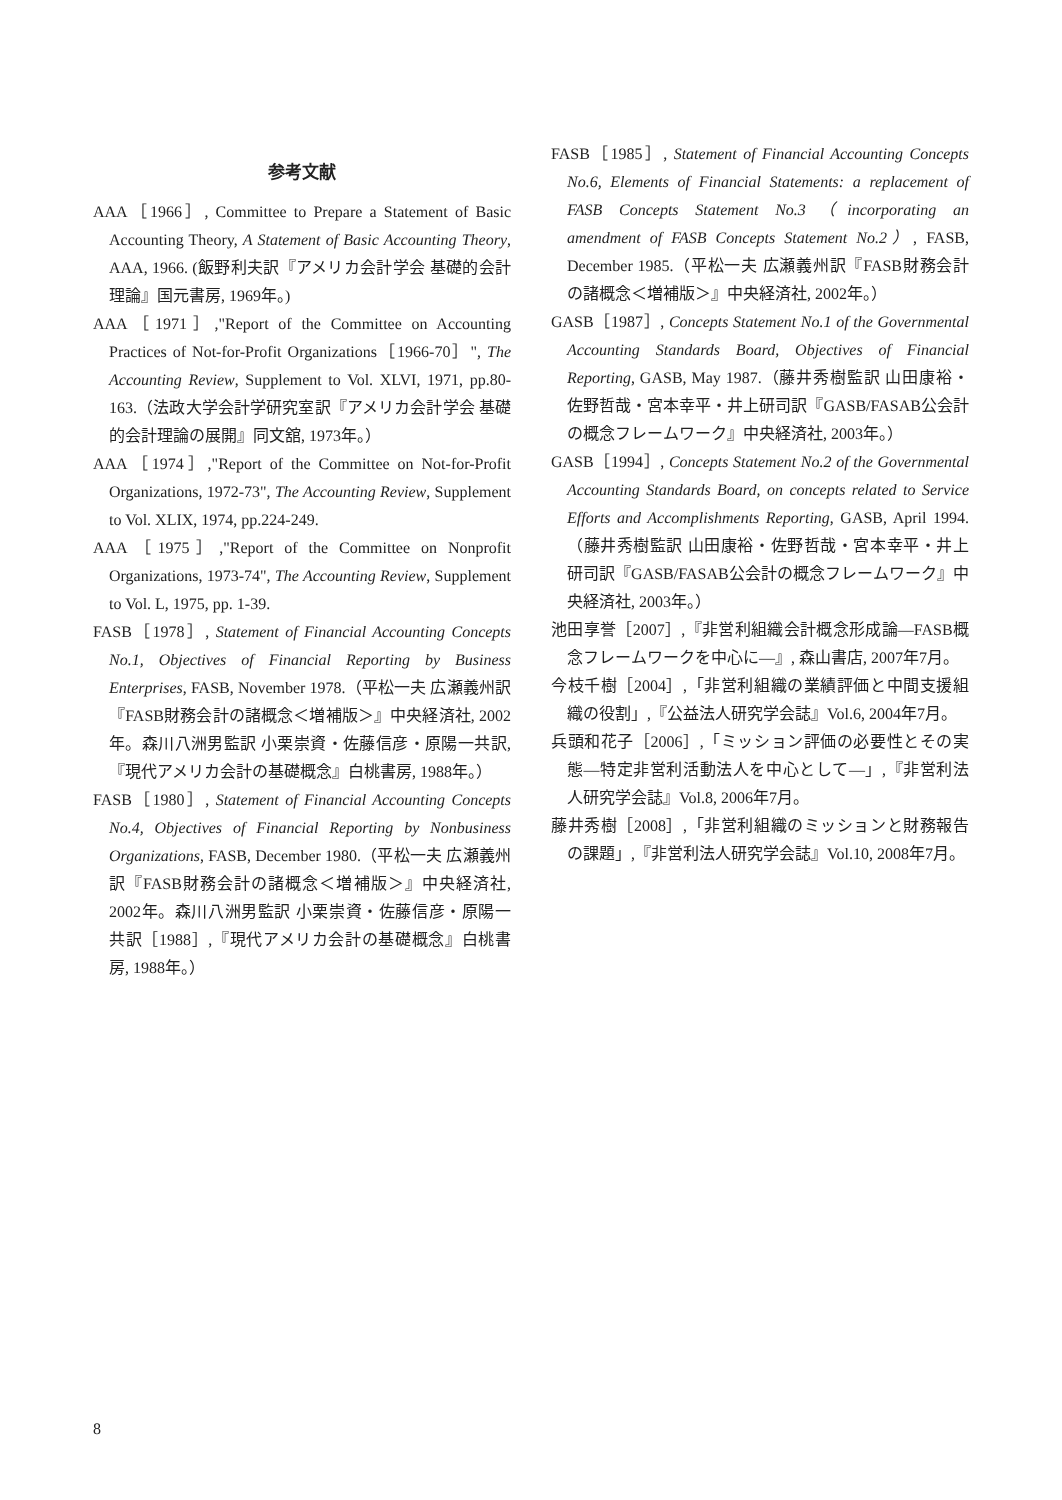参考文献
AAA［1966］, Committee to Prepare a Statement of Basic Accounting Theory, A Statement of Basic Accounting Theory, AAA, 1966. (飯野利夫訳『アメリカ会計学会 基礎的会計理論』国元書房, 1969年。)
AAA［1971］,"Report of the Committee on Accounting Practices of Not-for-Profit Organizations［1966-70］", The Accounting Review, Supplement to Vol. XLVI, 1971, pp.80-163.（法政大学会計学研究室訳『アメリカ会計学会 基礎的会計理論の展開』同文舘, 1973年。）
AAA［1974］,"Report of the Committee on Not-for-Profit Organizations, 1972-73", The Accounting Review, Supplement to Vol. XLIX, 1974, pp.224-249.
AAA［1975］,"Report of the Committee on Nonprofit Organizations, 1973-74", The Accounting Review, Supplement to Vol. L, 1975, pp. 1-39.
FASB［1978］, Statement of Financial Accounting Concepts No.1, Objectives of Financial Reporting by Business Enterprises, FASB, November 1978.（平松一夫 広瀬義州訳『FASB財務会計の諸概念＜増補版＞』中央経済社, 2002年。森川八洲男監訳 小栗崇資・佐藤信彦・原陽一共訳,『現代アメリカ会計の基礎概念』白桃書房, 1988年。）
FASB［1980］, Statement of Financial Accounting Concepts No.4, Objectives of Financial Reporting by Nonbusiness Organizations, FASB, December 1980.（平松一夫 広瀬義州訳『FASB財務会計の諸概念＜増補版＞』中央経済社, 2002年。森川八洲男監訳 小栗崇資・佐藤信彦・原陽一共訳［1988］,『現代アメリカ会計の基礎概念』白桃書房, 1988年。）
FASB［1985］, Statement of Financial Accounting Concepts No.6, Elements of Financial Statements: a replacement of FASB Concepts Statement No.3（incorporating an amendment of FASB Concepts Statement No.2）, FASB, December 1985.（平松一夫 広瀬義州訳『FASB財務会計の諸概念＜増補版＞』中央経済社, 2002年。）
GASB［1987］, Concepts Statement No.1 of the Governmental Accounting Standards Board, Objectives of Financial Reporting, GASB, May 1987.（藤井秀樹監訳 山田康裕・佐野哲哉・宮本幸平・井上研司訳『GASB/FASAB公会計の概念フレームワーク』中央経済社, 2003年。）
GASB［1994］, Concepts Statement No.2 of the Governmental Accounting Standards Board, on concepts related to Service Efforts and Accomplishments Reporting, GASB, April 1994.（藤井秀樹監訳 山田康裕・佐野哲哉・宮本幸平・井上研司訳『GASB/FASAB公会計の概念フレームワーク』中央経済社, 2003年。）
池田享誉［2007］,『非営利組織会計概念形成論―FASB概念フレームワークを中心に―』, 森山書店, 2007年7月。
今枝千樹［2004］,「非営利組織の業績評価と中間支援組織の役割」,『公益法人研究学会誌』Vol.6, 2004年7月。
兵頭和花子［2006］,「ミッション評価の必要性とその実態―特定非営利活動法人を中心として―」,『非営利法人研究学会誌』Vol.8, 2006年7月。
藤井秀樹［2008］,「非営利組織のミッションと財務報告の課題」,『非営利法人研究学会誌』Vol.10, 2008年7月。
8